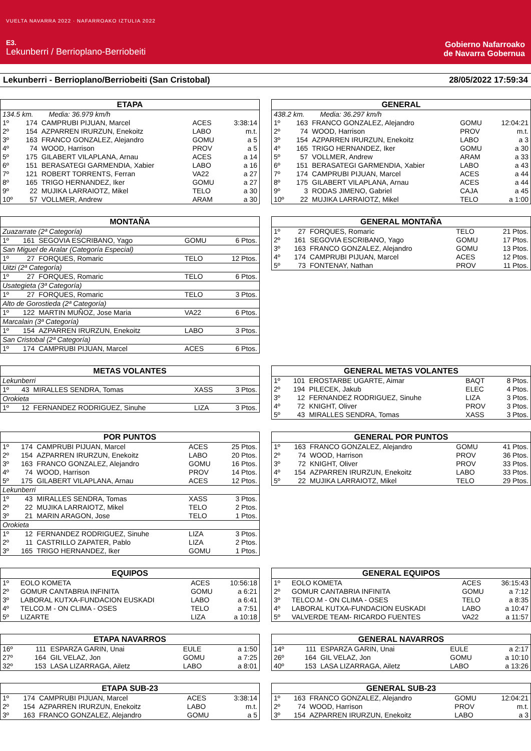VUELTA NAVARRA 2022 · NAFARROAKO IZTULIA 2022
E3.
Lekunberri / Berrioplano-Berriobeiti
Gobierno Nafarroako
de Navarra Gobernua
Lekunberri - Berrioplano/Berriobeiti (San Cristobal) 28/05/2022 17:59:34
| ETAPA | | | | |
| --- | --- | --- | --- | --- |
| 134.5 km. Media: 36.979 km/h | | | | |
| 1º | 174 | CAMPRUBI PIJUAN, Marcel | ACES | 3:38:14 |
| 2º | 154 | AZPARREN IRURZUN, Enekoitz | LABO | m.t. |
| 3º | 163 | FRANCO GONZALEZ, Alejandro | GOMU | a 5 |
| 4º | 74 | WOOD, Harrison | PROV | a 5 |
| 5º | 175 | GILABERT VILAPLANA, Arnau | ACES | a 14 |
| 6º | 151 | BERASATEGI GARMENDIA, Xabier | LABO | a 16 |
| 7º | 121 | ROBERT TORRENTS, Ferran | VA22 | a 27 |
| 8º | 165 | TRIGO HERNANDEZ, Iker | GOMU | a 27 |
| 9º | 22 | MUJIKA LARRAIOTZ, Mikel | TELO | a 30 |
| 10º | 57 | VOLLMER, Andrew | ARAM | a 30 |
| GENERAL | | | | |
| --- | --- | --- | --- | --- |
| 438.2 km. Media: 36.297 km/h | | | | |
| 1º | 163 | FRANCO GONZALEZ, Alejandro | GOMU | 12:04:21 |
| 2º | 74 | WOOD, Harrison | PROV | m.t. |
| 3º | 154 | AZPARREN IRURZUN, Enekoitz | LABO | a 3 |
| 4º | 165 | TRIGO HERNANDEZ, Iker | GOMU | a 30 |
| 5º | 57 | VOLLMER, Andrew | ARAM | a 33 |
| 6º | 151 | BERASATEGI GARMENDIA, Xabier | LABO | a 43 |
| 7º | 174 | CAMPRUBI PIJUAN, Marcel | ACES | a 44 |
| 8º | 175 | GILABERT VILAPLANA, Arnau | ACES | a 44 |
| 9º | 3 | RODAS JIMENO, Gabriel | CAJA | a 45 |
| 10º | 22 | MUJIKA LARRAIOTZ, Mikel | TELO | a 1:00 |
| MONTAÑA | | | | |
| --- | --- | --- | --- | --- |
| Zuazarrate (2ª Categoría) | | | | |
| 1º | 161 | SEGOVIA ESCRIBANO, Yago | GOMU | 6 Ptos. |
| San Miguel de Aralar (Categoría Especial) | | | | |
| 1º | 27 | FORQUES, Romaric | TELO | 12 Ptos. |
| Uitzi (2ª Categoría) | | | | |
| 1º | 27 | FORQUES, Romaric | TELO | 6 Ptos. |
| Usategieta (3ª Categoría) | | | | |
| 1º | 27 | FORQUES, Romaric | TELO | 3 Ptos. |
| Alto de Gorostieda (2ª Categoría) | | | | |
| 1º | 122 | MARTIN MUÑOZ, Jose Maria | VA22 | 6 Ptos. |
| Marcalain (3ª Categoría) | | | | |
| 1º | 154 | AZPARREN IRURZUN, Enekoitz | LABO | 3 Ptos. |
| San Cristobal (2ª Categoría) | | | | |
| 1º | 174 | CAMPRUBI PIJUAN, Marcel | ACES | 6 Ptos. |
| GENERAL MONTAÑA | | | | |
| --- | --- | --- | --- | --- |
| 1º | 27 | FORQUES, Romaric | TELO | 21 Ptos. |
| 2º | 161 | SEGOVIA ESCRIBANO, Yago | GOMU | 17 Ptos. |
| 3º | 163 | FRANCO GONZALEZ, Alejandro | GOMU | 13 Ptos. |
| 4º | 174 | CAMPRUBI PIJUAN, Marcel | ACES | 12 Ptos. |
| 5º | 73 | FONTENAY, Nathan | PROV | 11 Ptos. |
| METAS VOLANTES | | | | |
| --- | --- | --- | --- | --- |
| Lekunberri | | | | |
| 1º | 43 | MIRALLES SENDRA, Tomas | XASS | 3 Ptos. |
| Orokieta | | | | |
| 1º | 12 | FERNANDEZ RODRIGUEZ, Sinuhe | LIZA | 3 Ptos. |
| GENERAL METAS VOLANTES | | | | |
| --- | --- | --- | --- | --- |
| 1º | 101 | EROSTARBE UGARTE, Aimar | BAQT | 8 Ptos. |
| 2º | 194 | PILECEK, Jakub | ELEC | 4 Ptos. |
| 3º | 12 | FERNANDEZ RODRIGUEZ, Sinuhe | LIZA | 3 Ptos. |
| 4º | 72 | KNIGHT, Oliver | PROV | 3 Ptos. |
| 5º | 43 | MIRALLES SENDRA, Tomas | XASS | 3 Ptos. |
| POR PUNTOS | | | | |
| --- | --- | --- | --- | --- |
| 1º | 174 | CAMPRUBI PIJUAN, Marcel | ACES | 25 Ptos. |
| 2º | 154 | AZPARREN IRURZUN, Enekoitz | LABO | 20 Ptos. |
| 3º | 163 | FRANCO GONZALEZ, Alejandro | GOMU | 16 Ptos. |
| 4º | 74 | WOOD, Harrison | PROV | 14 Ptos. |
| 5º | 175 | GILABERT VILAPLANA, Arnau | ACES | 12 Ptos. |
| Lekunberri | | | | |
| 1º | 43 | MIRALLES SENDRA, Tomas | XASS | 3 Ptos. |
| 2º | 22 | MUJIKA LARRAIOTZ, Mikel | TELO | 2 Ptos. |
| 3º | 21 | MARIN ARAGON, Jose | TELO | 1 Ptos. |
| Orokieta | | | | |
| 1º | 12 | FERNANDEZ RODRIGUEZ, Sinuhe | LIZA | 3 Ptos. |
| 2º | 11 | CASTRILLO ZAPATER, Pablo | LIZA | 2 Ptos. |
| 3º | 165 | TRIGO HERNANDEZ, Iker | GOMU | 1 Ptos. |
| GENERAL POR PUNTOS | | | | |
| --- | --- | --- | --- | --- |
| 1º | 163 | FRANCO GONZALEZ, Alejandro | GOMU | 41 Ptos. |
| 2º | 74 | WOOD, Harrison | PROV | 36 Ptos. |
| 3º | 72 | KNIGHT, Oliver | PROV | 33 Ptos. |
| 4º | 154 | AZPARREN IRURZUN, Enekoitz | LABO | 33 Ptos. |
| 5º | 22 | MUJIKA LARRAIOTZ, Mikel | TELO | 29 Ptos. |
| EQUIPOS | | | | |
| --- | --- | --- | --- | --- |
| 1º | | EOLO KOMETA | ACES | 10:56:18 |
| 2º | | GOMUR CANTABRIA INFINITA | GOMU | a 6:21 |
| 3º | | LABORAL KUTXA-FUNDACION EUSKADI | LABO | a 6:41 |
| 4º | | TELCO.M - ON CLIMA - OSES | TELO | a 7:51 |
| 5º | | LIZARTE | LIZA | a 10:18 |
| GENERAL EQUIPOS | | | | |
| --- | --- | --- | --- | --- |
| 1º | | EOLO KOMETA | ACES | 36:15:43 |
| 2º | | GOMUR CANTABRIA INFINITA | GOMU | a 7:12 |
| 3º | | TELCO.M - ON CLIMA - OSES | TELO | a 8:35 |
| 4º | | LABORAL KUTXA-FUNDACION EUSKADI | LABO | a 10:47 |
| 5º | | VALVERDE TEAM- RICARDO FUENTES | VA22 | a 11:57 |
| ETAPA NAVARROS | | | | |
| --- | --- | --- | --- | --- |
| 16º | 111 | ESPARZA GARIN, Unai | EULE | a 1:50 |
| 27º | 164 | GIL VELAZ, Jon | GOMU | a 7:25 |
| 32º | 153 | LASA LIZARRAGA, Ailetz | LABO | a 8:01 |
| GENERAL NAVARROS | | | | |
| --- | --- | --- | --- | --- |
| 14º | 111 | ESPARZA GARIN, Unai | EULE | a 2:17 |
| 26º | 164 | GIL VELAZ, Jon | GOMU | a 10:10 |
| 40º | 153 | LASA LIZARRAGA, Ailetz | LABO | a 13:26 |
| ETAPA SUB-23 | | | | |
| --- | --- | --- | --- | --- |
| 1º | 174 | CAMPRUBI PIJUAN, Marcel | ACES | 3:38:14 |
| 2º | 154 | AZPARREN IRURZUN, Enekoitz | LABO | m.t. |
| 3º | 163 | FRANCO GONZALEZ, Alejandro | GOMU | a 5 |
| GENERAL SUB-23 | | | | |
| --- | --- | --- | --- | --- |
| 1º | 163 | FRANCO GONZALEZ, Alejandro | GOMU | 12:04:21 |
| 2º | 74 | WOOD, Harrison | PROV | m.t. |
| 3º | 154 | AZPARREN IRURZUN, Enekoitz | LABO | a 3 |